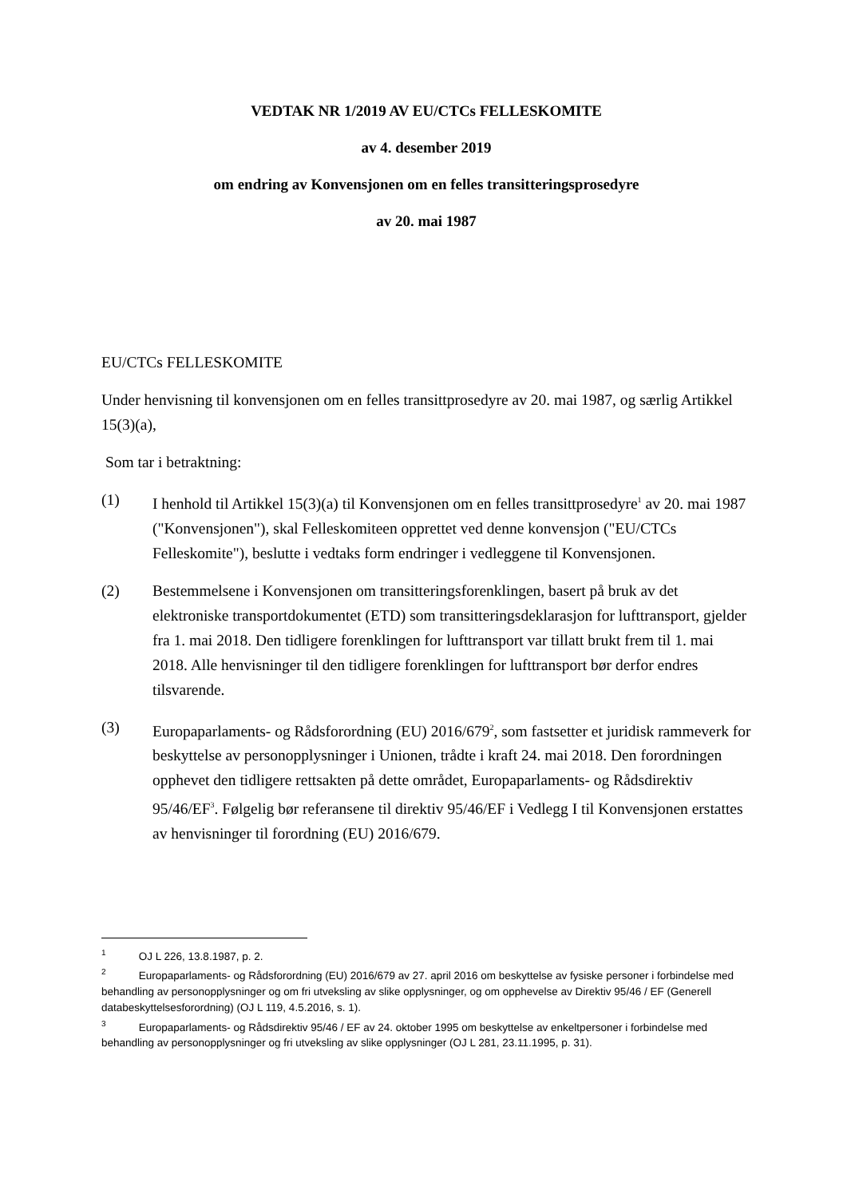VEDTAK NR 1/2019 AV EU/CTCs FELLESKOMITE
av 4. desember 2019
om endring av Konvensjonen om en felles transitteringsprosedyre
av 20. mai 1987
EU/CTCs FELLESKOMITE
Under henvisning til konvensjonen om en felles transittprosedyre av 20. mai 1987, og særlig Artikkel 15(3)(a),
Som tar i betraktning:
(1) I henhold til Artikkel 15(3)(a) til Konvensjonen om en felles transittprosedyre<sup>1</sup> av 20. mai 1987 ("Konvensjonen"), skal Felleskomiteen opprettet ved denne konvensjon ("EU/CTCs Felleskomite"), beslutte i vedtaks form endringer i vedleggene til Konvensjonen.
(2) Bestemmelsene i Konvensjonen om transitteringsforenklingen, basert på bruk av det elektroniske transportdokumentet (ETD) som transitteringsdeklarasjon for lufttransport, gjelder fra 1. mai 2018. Den tidligere forenklingen for lufttransport var tillatt brukt frem til 1. mai 2018. Alle henvisninger til den tidligere forenklingen for lufttransport bør derfor endres tilsvarende.
(3) Europaparlaments- og Rådsforordning (EU) 2016/679<sup>2</sup>, som fastsetter et juridisk rammeverk for beskyttelse av personopplysninger i Unionen, trådte i kraft 24. mai 2018. Den forordningen opphevet den tidligere rettsakten på dette området, Europaparlaments- og Rådsdirektiv 95/46/EF<sup>3</sup>. Følgelig bør referansene til direktiv 95/46/EF i Vedlegg I til Konvensjonen erstattes av henvisninger til forordning (EU) 2016/679.
<sup>1</sup> OJ L 226, 13.8.1987, p. 2.
<sup>2</sup> Europaparlaments- og Rådsforordning (EU) 2016/679 av 27. april 2016 om beskyttelse av fysiske personer i forbindelse med behandling av personopplysninger og om fri utveksling av slike opplysninger, og om opphevelse av Direktiv 95/46 / EF (Generell databeskyttelsesforordning) (OJ L 119, 4.5.2016, s. 1).
<sup>3</sup> Europaparlaments- og Rådsdirektiv 95/46 / EF av 24. oktober 1995 om beskyttelse av enkeltpersoner i forbindelse med behandling av personopplysninger og fri utveksling av slike opplysninger (OJ L 281, 23.11.1995, p. 31).